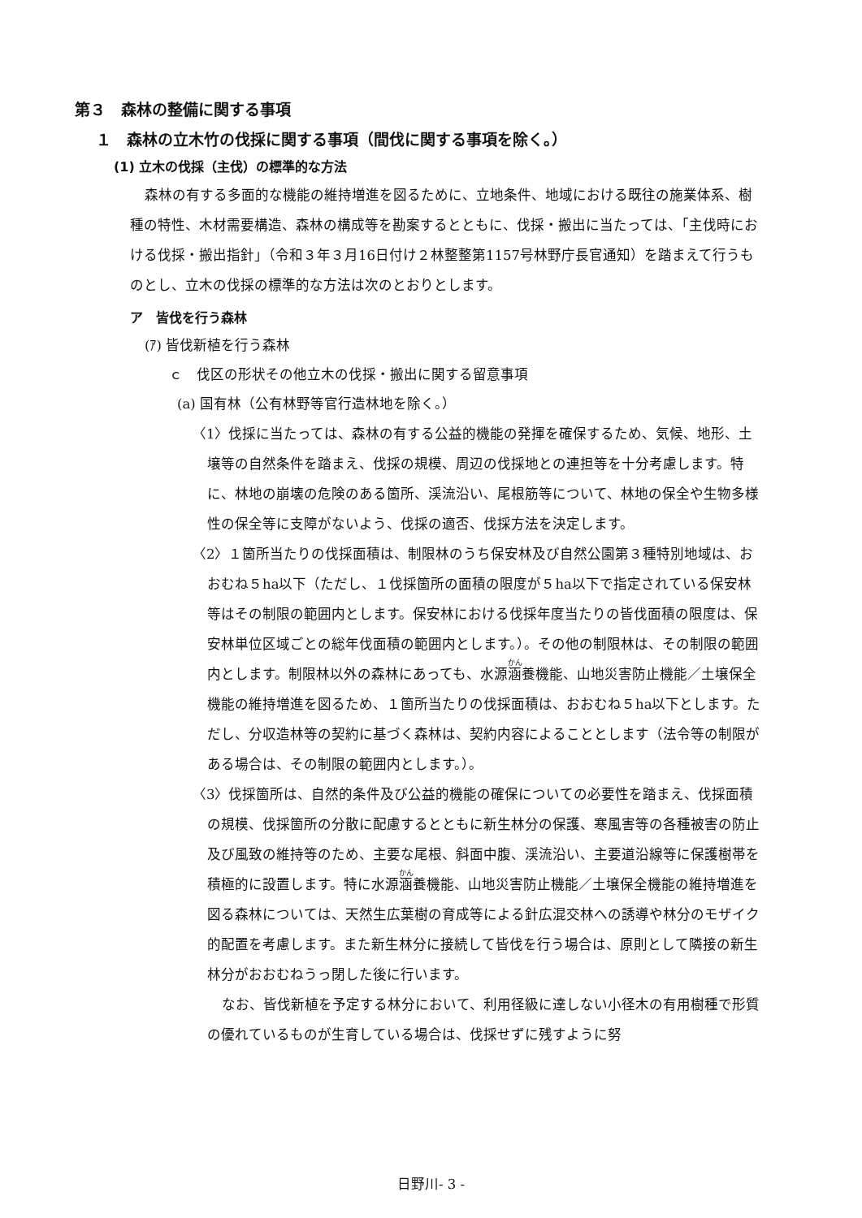第３　森林の整備に関する事項
１　森林の立木竹の伐採に関する事項（間伐に関する事項を除く。）
(1) 立木の伐採（主伐）の標準的な方法
森林の有する多面的な機能の維持増進を図るために、立地条件、地域における既往の施業体系、樹種の特性、木材需要構造、森林の構成等を勘案するとともに、伐採・搬出に当たっては、「主伐時における伐採・搬出指針」（令和３年３月16日付け２林整整第1157号林野庁長官通知）を踏まえて行うものとし、立木の伐採の標準的な方法は次のとおりとします。
ア　皆伐を行う森林
(ｱ) 皆伐新植を行う森林
ｃ　伐区の形状その他立木の伐採・搬出に関する留意事項
(a) 国有林（公有林野等官行造林地を除く。）
〈1〉伐採に当たっては、森林の有する公益的機能の発揮を確保するため、気候、地形、土壌等の自然条件を踏まえ、伐採の規模、周辺の伐採地との連担等を十分考慮します。特に、林地の崩壊の危険のある箇所、渓流沿い、尾根筋等について、林地の保全や生物多様性の保全等に支障がないよう、伐採の適否、伐採方法を決定します。
〈2〉１箇所当たりの伐採面積は、制限林のうち保安林及び自然公園第３種特別地域は、おおむね５ha以下（ただし、１伐採箇所の面積の限度が５ha以下で指定されている保安林等はその制限の範囲内とします。保安林における伐採年度当たりの皆伐面積の限度は、保安林単位区域ごとの総年伐面積の範囲内とします。）。その他の制限林は、その制限の範囲内とします。制限林以外の森林にあっても、水源涵養機能、山地災害防止機能／土壌保全機能の維持増進を図るため、１箇所当たりの伐採面積は、おおむね５ha以下とします。ただし、分収造林等の契約に基づく森林は、契約内容によることとします（法令等の制限がある場合は、その制限の範囲内とします。）。
〈3〉伐採箇所は、自然的条件及び公益的機能の確保についての必要性を踏まえ、伐採面積の規模、伐採箇所の分散に配慮するとともに新生林分の保護、寒風害等の各種被害の防止及び風致の維持等のため、主要な尾根、斜面中腹、渓流沿い、主要道沿線等に保護樹帯を積極的に設置します。特に水源涵養機能、山地災害防止機能／土壌保全機能の維持増進を図る森林については、天然生広葉樹の育成等による針広混交林への誘導や林分のモザイク的配置を考慮します。また新生林分に接続して皆伐を行う場合は、原則として隣接の新生林分がおおむねうっ閉した後に行います。
なお、皆伐新植を予定する林分において、利用径級に達しない小径木の有用樹種で形質の優れているものが生育している場合は、伐採せずに残すように努
日野川- 3 -